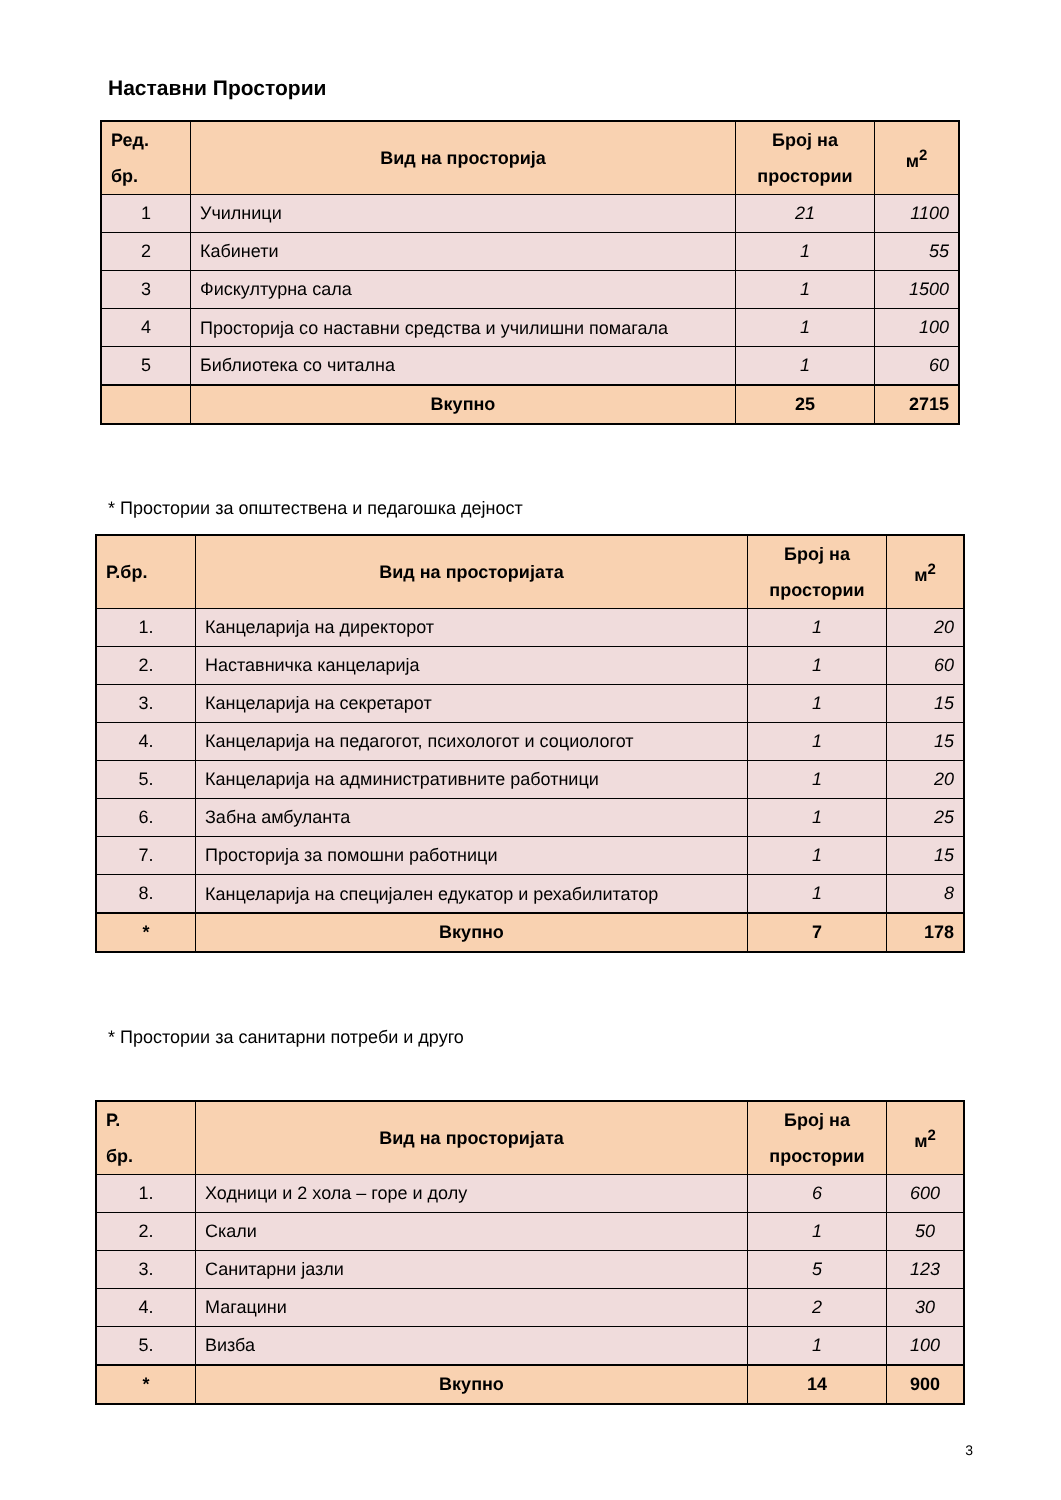Наставни Простории
| Ред. бр. | Вид на просторија | Број на простории | м<sup>2</sup> |
| --- | --- | --- | --- |
| 1 | Училници | 21 | 1100 |
| 2 | Кабинети | 1 | 55 |
| 3 | Фискултурна сала | 1 | 1500 |
| 4 | Просторија со наставни средства и училишни помагала | 1 | 100 |
| 5 | Библиотека со читална | 1 | 60 |
| | Вкупно | 25 | 2715 |
* Простории за општествена и педагошка дејност
| Р.бр. | Вид на просторијата | Број на простории | м<sup>2</sup> |
| --- | --- | --- | --- |
| 1. | Канцеларија на директорот | 1 | 20 |
| 2. | Наставничка канцеларија | 1 | 60 |
| 3. | Канцеларија на секретарот | 1 | 15 |
| 4. | Канцеларија на педагогот, психологот и социологот | 1 | 15 |
| 5. | Канцеларија на административните работници | 1 | 20 |
| 6. | Забна амбуланта | 1 | 25 |
| 7. | Просторија за помошни работници | 1 | 15 |
| 8. | Канцеларија на специјален едукатор и рехабилитатор | 1 | 8 |
| * | Вкупно | 7 | 178 |
* Простории за санитарни потреби и друго
| Р. бр. | Вид на просторијата | Број на простории | м<sup>2</sup> |
| --- | --- | --- | --- |
| 1. | Ходници и 2 хола – горе и долу | 6 | 600 |
| 2. | Скали | 1 | 50 |
| 3. | Санитарни јазли | 5 | 123 |
| 4. | Магацини | 2 | 30 |
| 5. | Визба | 1 | 100 |
| * | Вкупно | 14 | 900 |
3